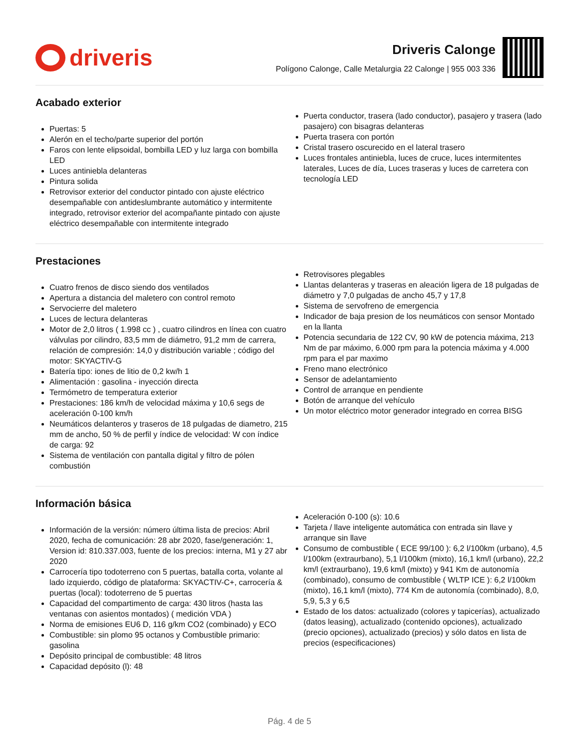driveris
Driveris Calonge
Polígono Calonge, Calle Metalurgia 22 Calonge | 955 003 336
Acabado exterior
Puertas: 5
Alerón en el techo/parte superior del portón
Faros con lente elipsoidal, bombilla LED y luz larga con bombilla LED
Luces antiniebla delanteras
Pintura solida
Retrovisor exterior del conductor pintado con ajuste eléctrico desempañable con antideslumbrante automático y intermitente integrado, retrovisor exterior del acompañante pintado con ajuste eléctrico desempañable con intermitente integrado
Puerta conductor, trasera (lado conductor), pasajero y trasera (lado pasajero) con bisagras delanteras
Puerta trasera con portón
Cristal trasero oscurecido en el lateral trasero
Luces frontales antiniebla, luces de cruce, luces intermitentes laterales, Luces de día, Luces traseras y luces de carretera con tecnología LED
Prestaciones
Cuatro frenos de disco siendo dos ventilados
Apertura a distancia del maletero con control remoto
Servocierre del maletero
Luces de lectura delanteras
Motor de 2,0 litros ( 1.998 cc ) , cuatro cilindros en línea con cuatro válvulas por cilindro, 83,5 mm de diámetro, 91,2 mm de carrera, relación de compresión: 14,0 y distribución variable ; código del motor: SKYACTIV-G
Batería tipo: iones de litio de 0,2 kw/h 1
Alimentación : gasolina - inyección directa
Termómetro de temperatura exterior
Prestaciones: 186 km/h de velocidad máxima y 10,6 segs de aceleración 0-100 km/h
Neumáticos delanteros y traseros de 18 pulgadas de diametro, 215 mm de ancho, 50 % de perfil y índice de velocidad: W con índice de carga: 92
Sistema de ventilación con pantalla digital y filtro de pólen combustión
Retrovisores plegables
Llantas delanteras y traseras en aleación ligera de 18 pulgadas de diámetro y 7,0 pulgadas de ancho 45,7 y 17,8
Sistema de servofreno de emergencia
Indicador de baja presion de los neumáticos con sensor Montado en la llanta
Potencia secundaria de 122 CV, 90 kW de potencia máxima, 213 Nm de par máximo, 6.000 rpm para la potencia máxima y 4.000 rpm para el par maximo
Freno mano electrónico
Sensor de adelantamiento
Control de arranque en pendiente
Botón de arranque del vehículo
Un motor eléctrico motor generador integrado en correa BISG
Información básica
Información de la versión: número última lista de precios: Abril 2020, fecha de comunicación: 28 abr 2020, fase/generación: 1, Version id: 810.337.003, fuente de los precios: interna, M1 y 27 abr 2020
Carrocería tipo todoterreno con 5 puertas, batalla corta, volante al lado izquierdo, código de plataforma: SKYACTIV-C+, carrocería & puertas (local): todoterreno de 5 puertas
Capacidad del compartimento de carga: 430 litros (hasta las ventanas con asientos montados) ( medición VDA )
Norma de emisiones EU6 D, 116 g/km CO2 (combinado) y ECO
Combustible: sin plomo 95 octanos y Combustible primario: gasolina
Depósito principal de combustible: 48 litros
Capacidad depósito (l): 48
Aceleración 0-100 (s): 10.6
Tarjeta / llave inteligente automática con entrada sin llave y arranque sin llave
Consumo de combustible ( ECE 99/100 ): 6,2 l/100km (urbano), 4,5 l/100km (extraurbano), 5,1 l/100km (mixto), 16,1 km/l (urbano), 22,2 km/l (extraurbano), 19,6 km/l (mixto) y 941 Km de autonomía (combinado), consumo de combustible ( WLTP ICE ): 6,2 l/100km (mixto), 16,1 km/l (mixto), 774 Km de autonomía (combinado), 8,0, 5,9, 5,3 y 6,5
Estado de los datos: actualizado (colores y tapicerías), actualizado (datos leasing), actualizado (contenido opciones), actualizado (precio opciones), actualizado (precios) y sólo datos en lista de precios (especificaciones)
Pág. 4 de 5